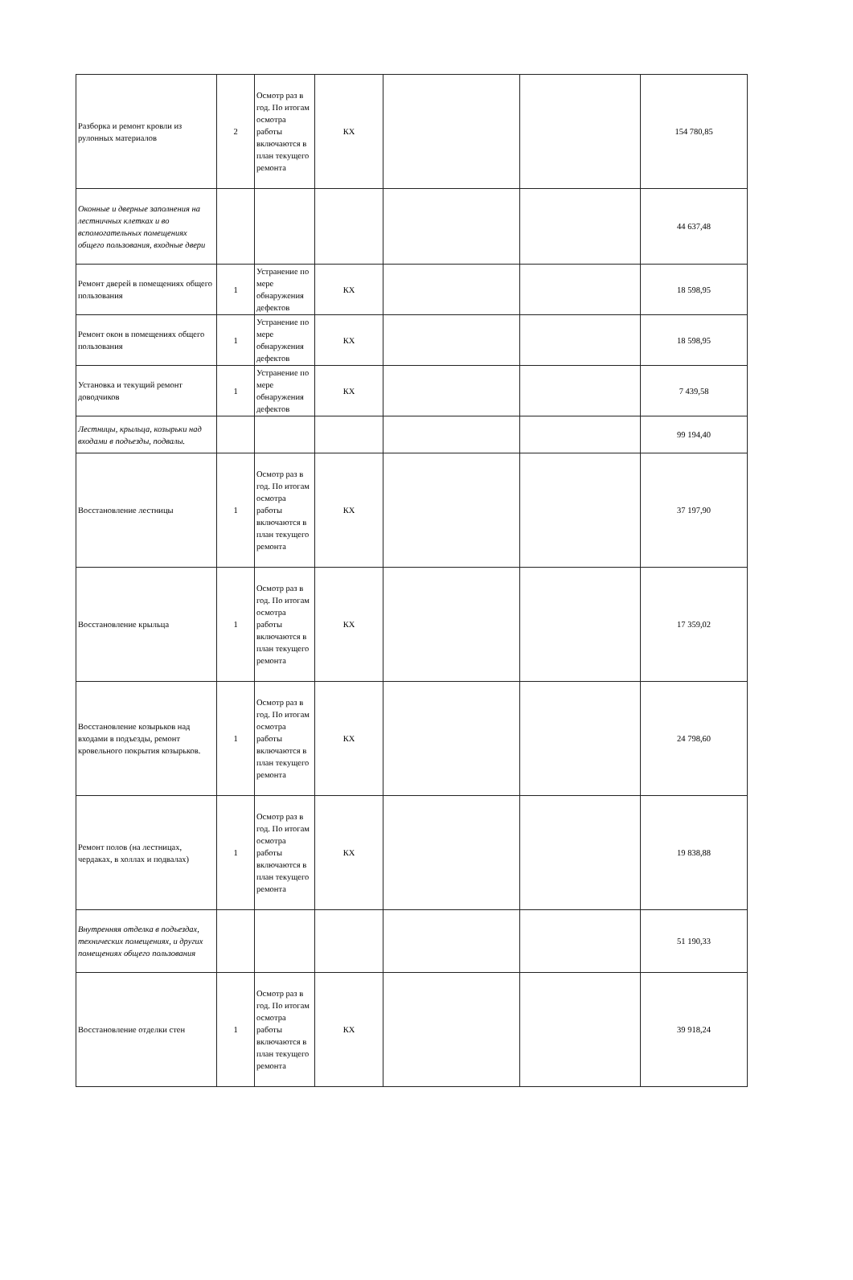| Разборка и ремонт кровли из рулонных материалов | 2 | Осмотр раз в год. По итогам осмотра работы включаются в план текущего ремонта | КХ | | | 154 780,85 |
| Оконные и дверные заполнения на лестничных клетках и во вспомогательных помещениях общего пользования, входные двери | | | | | | 44 637,48 |
| Ремонт дверей в помещениях общего пользования | 1 | Устранение по мере обнаружения дефектов | КХ | | | 18 598,95 |
| Ремонт окон в помещениях общего пользования | 1 | Устранение по мере обнаружения дефектов | КХ | | | 18 598,95 |
| Установка и текущий ремонт доводчиков | 1 | Устранение по мере обнаружения дефектов | КХ | | | 7 439,58 |
| Лестницы, крыльца, козырьки над входами в подъезды, подвалы. | | | | | | 99 194,40 |
| Восстановление лестницы | 1 | Осмотр раз в год. По итогам осмотра работы включаются в план текущего ремонта | КХ | | | 37 197,90 |
| Восстановление крыльца | 1 | Осмотр раз в год. По итогам осмотра работы включаются в план текущего ремонта | КХ | | | 17 359,02 |
| Восстановление козырьков над входами в подъезды, ремонт кровельного покрытия козырьков. | 1 | Осмотр раз в год. По итогам осмотра работы включаются в план текущего ремонта | КХ | | | 24 798,60 |
| Ремонт полов (на лестницах, чердаках, в холлах и подвалах) | 1 | Осмотр раз в год. По итогам осмотра работы включаются в план текущего ремонта | КХ | | | 19 838,88 |
| Внутренняя отделка в подъездах, технических помещениях, и других помещениях общего пользования | | | | | | 51 190,33 |
| Восстановление отделки стен | 1 | Осмотр раз в год. По итогам осмотра работы включаются в план текущего ремонта | КХ | | | 39 918,24 |